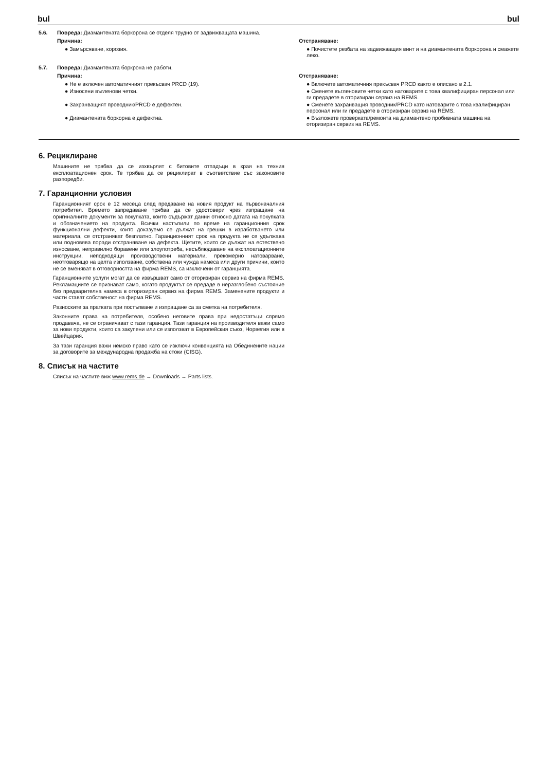bul bul
5.6. Повреда: Диамантената боркорона се отделя трудно от задвижващата машина.
Причина:
● Замърсяване, корозия.
Отстраняване:
● Почистете резбата на задвижващия винт и на диамантената боркорона и смажете леко.
5.7. Повреда: Диамантената боркрона не работи.
Причина:
● Не е включен автоматичният прекъсвач PRCD (19).
● Износени въгленови четки.
● Захранващият проводник/PRCD е дефектен.
● Диамантената боркорна е дефектна.
Отстраняване:
● Включете автоматичния прекъсвач PRCD както е описано в 2.1.
● Сменете въгленовите четки като натоварите с това квалифициран персонал или ги предадете в оторизиран сервиз на REMS.
● Сменете захранващия проводник/PRCD като натоварите с това квалифициран персонал или ги предадете в оторизиран сервиз на REMS.
● Възложете проверката/ремонта на диамантено пробивната машина на оторизиран сервиз на REMS.
6. Рециклиране
Машините не трябва да се изхвърлят с битовите отпадъци в края на техния експлоатационен срок. Те трябва да се рециклират в съответствие със законовите разпоредби.
7. Гаранционни условия
Гаранционният срок е 12 месеца след предаване на новия продукт на първоначалния потребител. Времето запредаване трябва да се удостовери чрез изпращане на оригиналните документи за покупката, които съдържат данни относно датата на покупката и обозначението на продукта. Всички настъпили по време на гаранционния срок функционални дефекти, които доказуемо се дължат на грешки в изработването или материала, се отстраняват безплатно. Гаранционният срок на продукта не се удължава или подновява поради отстраняване на дефекта. Щетите, които се дължат на естествено износване, неправилно боравене или злоупотреба, несъблюдаване на експлоатационните инструкции, неподходящи производствени материали, прекомерно натоварване, неотговарящо на целта използване, собствена или чужда намеса или други причини, които не се вменяват в отговорността на фирма REMS, са изключени от гаранцията.
Гаранционните услуги могат да се извършват само от оторизиран сервиз на фирма REMS. Рекламациите се признават само, когато продуктът се предаде в неразглобено състояние без предварителна намеса в оторизиран сервиз на фирма REMS. Заменените продукти и части стават собственост на фирма REMS.
Разноските за пратката при постъпване и изпращане са за сметка на потребителя.
Законните права на потребителя, особено неговите права при недостатъци спрямо продавача, не се ограничават с тази гаранция. Тази гаранция на производителя важи само за нови продукти, които са закупени или се използват в Европейския съюз, Норвегия или в Швейцария.
За тази гаранция важи немско право като се изключи конвенцията на Обединените нации за договорите за международна продажба на стоки (CISG).
8. Списък на частите
Списък на частите виж www.rems.de → Downloads → Parts lists.